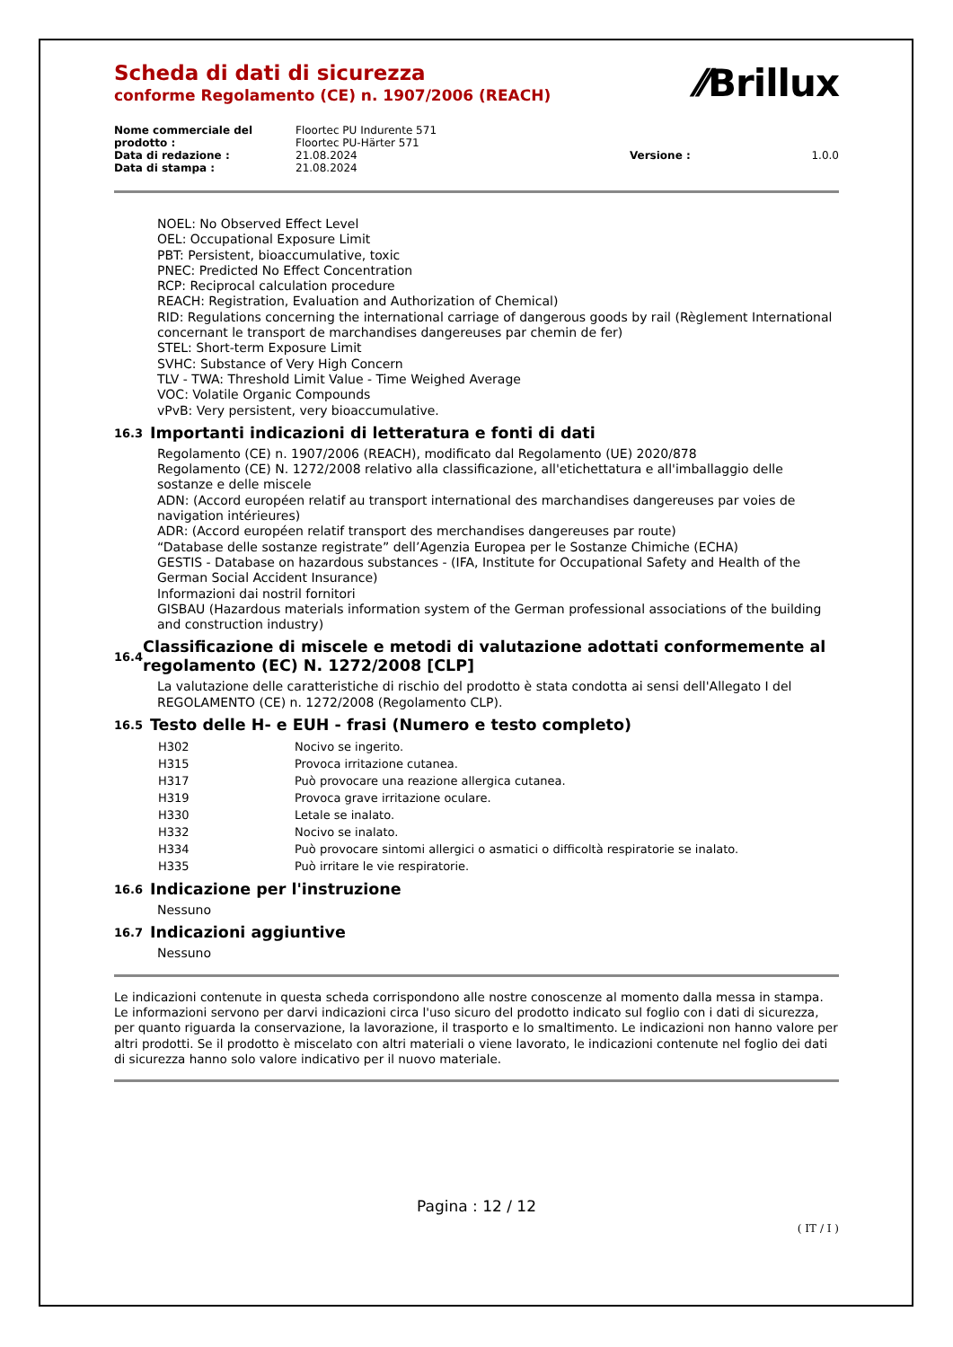⁄⁄Brillux
Scheda di dati di sicurezza
conforme Regolamento (CE) n. 1907/2006 (REACH)
| Nome commerciale del prodotto : | Floortec PU Indurente 571 Floortec PU-Härter 571 | | |
| Data di redazione : | 21.08.2024 | Versione : | 1.0.0 |
| Data di stampa : | 21.08.2024 | | |
NOEL: No Observed Effect Level
OEL: Occupational Exposure Limit
PBT: Persistent, bioaccumulative, toxic
PNEC: Predicted No Effect Concentration
RCP: Reciprocal calculation procedure
REACH: Registration, Evaluation and Authorization of Chemical)
RID: Regulations concerning the international carriage of dangerous goods by rail (Règlement International concernant le transport de marchandises dangereuses par chemin de fer)
STEL: Short-term Exposure Limit
SVHC: Substance of Very High Concern
TLV - TWA: Threshold Limit Value - Time Weighed Average
VOC: Volatile Organic Compounds
vPvB: Very persistent, very bioaccumulative.
16.3 Importanti indicazioni di letteratura e fonti di dati
Regolamento (CE) n. 1907/2006 (REACH), modificato dal Regolamento (UE) 2020/878
Regolamento (CE) N. 1272/2008 relativo alla classificazione, all'etichettatura e all'imballaggio delle sostanze e delle miscele
ADN: (Accord européen relatif au transport international des marchandises dangereuses par voies de navigation intérieures)
ADR: (Accord européen relatif transport des merchandises dangereuses par route)
“Database delle sostanze registrate” dell’Agenzia Europea per le Sostanze Chimiche (ECHA)
GESTIS - Database on hazardous substances - (IFA, Institute for Occupational Safety and Health of the German Social Accident Insurance)
Informazioni dai nostril fornitori
GISBAU (Hazardous materials information system of the German professional associations of the building and construction industry)
16.4 Classificazione di miscele e metodi di valutazione adottati conformemente al regolamento (EC) N. 1272/2008 [CLP]
La valutazione delle caratteristiche di rischio del prodotto è stata condotta ai sensi dell'Allegato I del REGOLAMENTO (CE) n. 1272/2008 (Regolamento CLP).
16.5 Testo delle H- e EUH - frasi (Numero e testo completo)
| H302 | Nocivo se ingerito. |
| H315 | Provoca irritazione cutanea. |
| H317 | Può provocare una reazione allergica cutanea. |
| H319 | Provoca grave irritazione oculare. |
| H330 | Letale se inalato. |
| H332 | Nocivo se inalato. |
| H334 | Può provocare sintomi allergici o asmatici o difficoltà respiratorie se inalato. |
| H335 | Può irritare le vie respiratorie. |
16.6 Indicazione per l'instruzione
Nessuno
16.7 Indicazioni aggiuntive
Nessuno
Le indicazioni contenute in questa scheda corrispondono alle nostre conoscenze al momento dalla messa in stampa. Le informazioni servono per darvi indicazioni circa l'uso sicuro del prodotto indicato sul foglio con i dati di sicurezza, per quanto riguarda la conservazione, la lavorazione, il trasporto e lo smaltimento. Le indicazioni non hanno valore per altri prodotti. Se il prodotto è miscelato con altri materiali o viene lavorato, le indicazioni contenute nel foglio dei dati di sicurezza hanno solo valore indicativo per il nuovo materiale.
Pagina : 12 / 12
( IT / I )